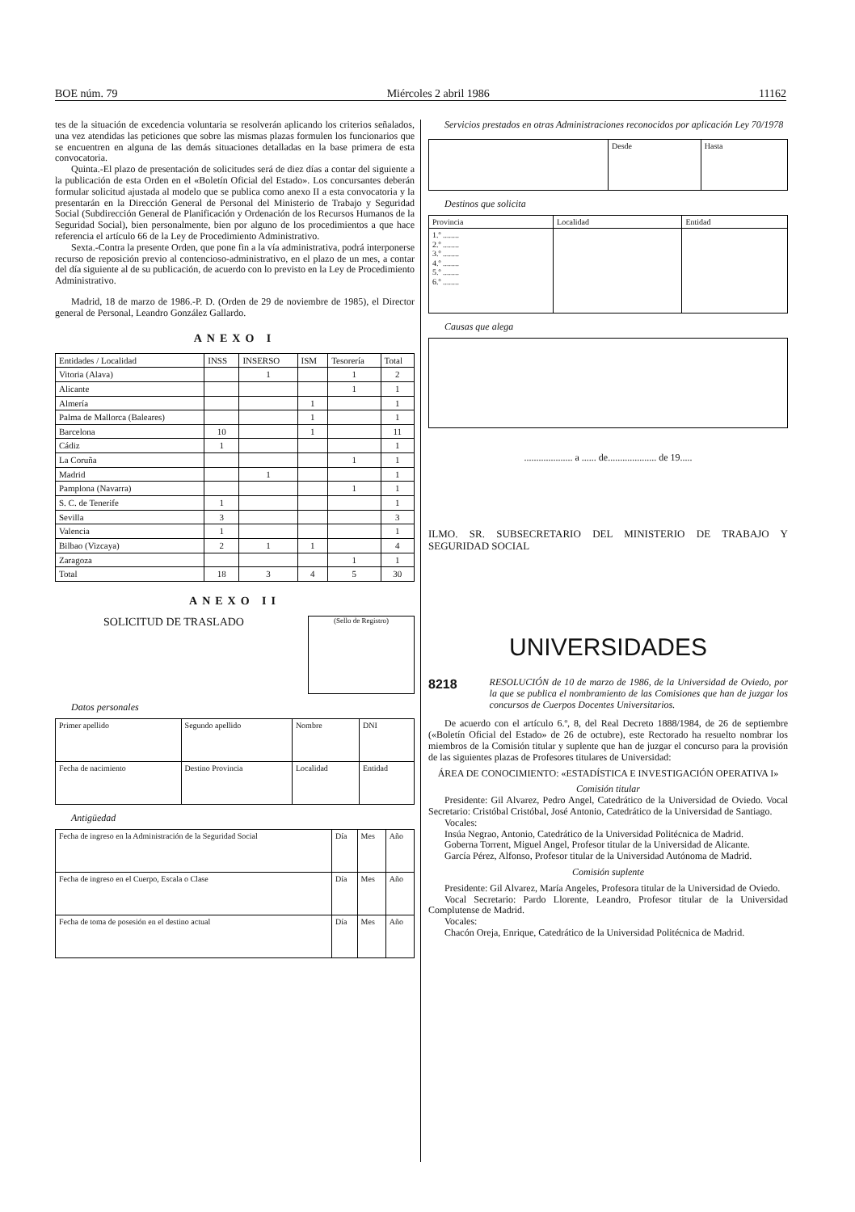BOE núm. 79 Miércoles 2 abril 1986 11162
tes de la situación de excedencia voluntaria se resolverán aplicando los criterios señalados, una vez atendidas las peticiones que sobre las mismas plazas formulen los funcionarios que se encuentren en alguna de las demás situaciones detalladas en la base primera de esta convocatoria.
Quinta.-El plazo de presentación de solicitudes será de diez días a contar del siguiente a la publicación de esta Orden en el «Boletín Oficial del Estado». Los concursantes deberán formular solicitud ajustada al modelo que se publica como anexo II a esta convocatoria y la presentarán en la Dirección General de Personal del Ministerio de Trabajo y Seguridad Social (Subdirección General de Planificación y Ordenación de los Recursos Humanos de la Seguridad Social), bien personalmente, bien por alguno de los procedimientos a que hace referencia el artículo 66 de la Ley de Procedimiento Administrativo.
Sexta.-Contra la presente Orden, que pone fin a la vía administrativa, podrá interponerse recurso de reposición previo al contencioso-administrativo, en el plazo de un mes, a contar del día siguiente al de su publicación, de acuerdo con lo previsto en la Ley de Procedimiento Administrativo.
Madrid, 18 de marzo de 1986.-P. D. (Orden de 29 de noviembre de 1985), el Director general de Personal, Leandro González Gallardo.
ANEXO I
| Entidades / Localidad | INSS | INSERSO | ISM | Tesorería | Total |
| --- | --- | --- | --- | --- | --- |
| Vitoria (Alava) | | 1 | | 1 | 2 |
| Alicante | | | | 1 | 1 |
| Almería | | | 1 | | 1 |
| Palma de Mallorca (Baleares) | | | 1 | | 1 |
| Barcelona | 10 | | 1 | | 11 |
| Cádiz | 1 | | | | 1 |
| La Coruña | | | | 1 | 1 |
| Madrid | | 1 | | | 1 |
| Pamplona (Navarra) | | | | 1 | 1 |
| S. C. de Tenerife | 1 | | | | 1 |
| Sevilla | 3 | | | | 3 |
| Valencia | 1 | | | | 1 |
| Bilbao (Vizcaya) | 2 | 1 | 1 | | 4 |
| Zaragoza | | | | 1 | 1 |
| Total | 18 | 3 | 4 | 5 | 30 |
ANEXO II
SOLICITUD DE TRASLADO
(Sello de Registro)
Datos personales
| Primer apellido | Segundo apellido | Nombre | DNI |
| Fecha de nacimiento | Destino Provincia | Localidad | Entidad |
Antigüedad
| Fecha de ingreso en la Administración de la Seguridad Social | Día | Mes | Año |
| Fecha de ingreso en el Cuerpo, Escala o Clase | Día | Mes | Año |
| Fecha de toma de posesión en el destino actual | Día | Mes | Año |
Servicios prestados en otras Administraciones reconocidos por aplicación Ley 70/1978
| | Desde | Hasta |
Destinos que solicita
| Provincia | Localidad | Entidad |
| 1.º ........ 2.º ........ 3.º ........ 4.º ........ 5.º ........ 6.º ........ | | |
Causas que alega
.................... a ...... de.................... de 19.....
ILMO. SR. SUBSECRETARIO DEL MINISTERIO DE TRABAJO Y SEGURIDAD SOCIAL
UNIVERSIDADES
8218 RESOLUCIÓN de 10 de marzo de 1986, de la Universidad de Oviedo, por la que se publica el nombramiento de las Comisiones que han de juzgar los concursos de Cuerpos Docentes Universitarios.
De acuerdo con el artículo 6.º, 8, del Real Decreto 1888/1984, de 26 de septiembre («Boletín Oficial del Estado» de 26 de octubre), este Rectorado ha resuelto nombrar los miembros de la Comisión titular y suplente que han de juzgar el concurso para la provisión de las siguientes plazas de Profesores titulares de Universidad:
ÁREA DE CONOCIMIENTO: «ESTADÍSTICA E INVESTIGACIÓN OPERATIVA I»
Comisión titular
Presidente: Gil Alvarez, Pedro Angel, Catedrático de la Universidad de Oviedo. Vocal Secretario: Cristóbal Cristóbal, José Antonio, Catedrático de la Universidad de Santiago.
Vocales:
Insúa Negrao, Antonio, Catedrático de la Universidad Politécnica de Madrid.
Goberna Torrent, Miguel Angel, Profesor titular de la Universidad de Alicante.
García Pérez, Alfonso, Profesor titular de la Universidad Autónoma de Madrid.
Comisión suplente
Presidente: Gil Alvarez, María Angeles, Profesora titular de la Universidad de Oviedo.
Vocal Secretario: Pardo Llorente, Leandro, Profesor titular de la Universidad Complutense de Madrid.
Vocales:
Chacón Oreja, Enrique, Catedrático de la Universidad Politécnica de Madrid.